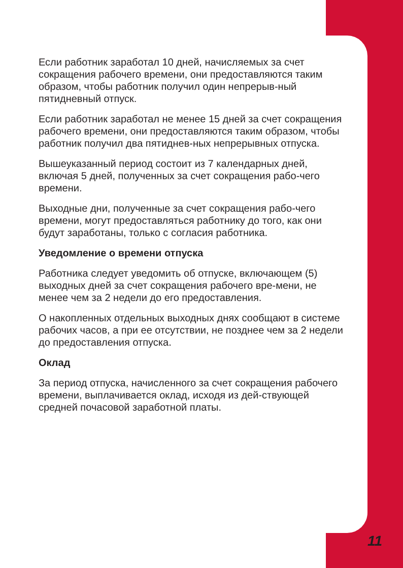Если работник заработал 10 дней, начисляемых за счет сокращения рабочего времени, они предоставляются таким образом, чтобы работник получил один непрерыв-ный пятидневный отпуск.
Если работник заработал не менее 15 дней за счет сокращения рабочего времени, они предоставляются таким образом, чтобы работник получил два пятиднев-ных непрерывных отпуска.
Вышеуказанный период состоит из 7 календарных дней, включая 5 дней, полученных за счет сокращения рабо-чего времени.
Выходные дни, полученные за счет сокращения рабо-чего времени, могут предоставляться работнику до того, как они будут заработаны, только с согласия работника.
Уведомление о времени отпуска
Работника следует уведомить об отпуске, включающем (5) выходных дней за счет сокращения рабочего вре-мени, не менее чем за 2 недели до его предоставления.
О накопленных отдельных выходных днях сообщают в системе рабочих часов, а при ее отсутствии, не позднее чем за 2 недели до предоставления отпуска.
Оклад
За период отпуска, начисленного за счет сокращения рабочего времени, выплачивается оклад, исходя из дей-ствующей средней почасовой заработной платы.
11